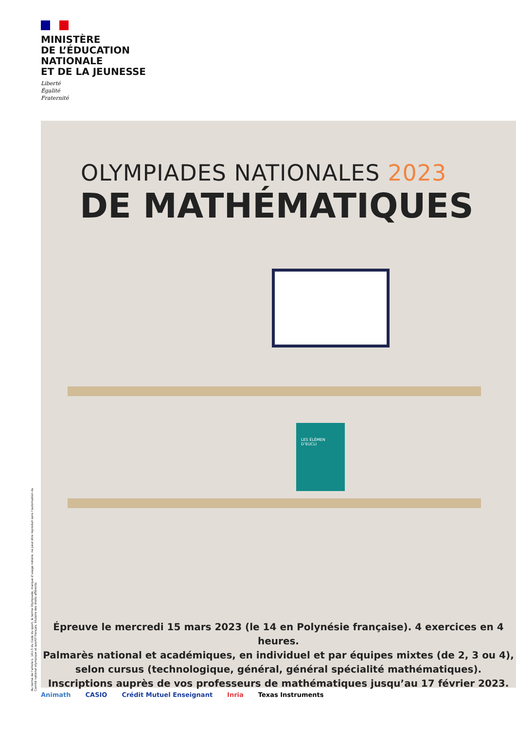MINISTÈRE
DE L’ÉDUCATION
NATIONALE
ET DE LA JEUNESSE
Liberté
Égalité
Fraternité
OLYMPIADES NATIONALES 2023
DE MATHÉMATIQUES
LES ÉLÉMEN D’EUCLI
Épreuve le mercredi 15 mars 2023 (le 14 en Polynésie française). 4 exercices en 4 heures.
Palmarès national et académiques, en individuel et par équipes mixtes (de 2, 3 ou 4),
selon cursus (technologique, général, général spécialité mathématiques).
Inscriptions auprès de vos professeurs de mathématiques jusqu’au 17 février 2023.
Au terme de l’article L. 141-5 du Code du sport, le terme Olympiade, marque d’usage notoire, ne peut être reproduit sans l’autorisation du Comité national olympique et sportif français, titulaire des droits afférents.
Animath CASIO Crédit Mutuel Enseignant Inria Texas Instruments